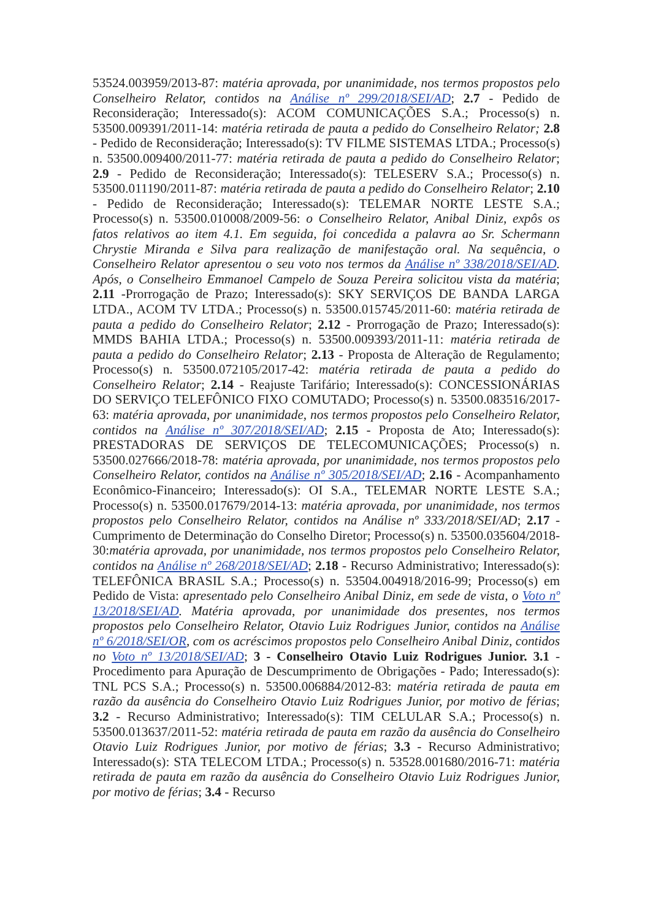53524.003959/2013-87: matéria aprovada, por unanimidade, nos termos propostos pelo Conselheiro Relator, contidos na Análise nº 299/2018/SEI/AD; 2.7 - Pedido de Reconsideração; Interessado(s): ACOM COMUNICAÇÕES S.A.; Processo(s) n. 53500.009391/2011-14: matéria retirada de pauta a pedido do Conselheiro Relator; 2.8 - Pedido de Reconsideração; Interessado(s): TV FILME SISTEMAS LTDA.; Processo(s) n. 53500.009400/2011-77: matéria retirada de pauta a pedido do Conselheiro Relator; 2.9 - Pedido de Reconsideração; Interessado(s): TELESERV S.A.; Processo(s) n. 53500.011190/2011-87: matéria retirada de pauta a pedido do Conselheiro Relator; 2.10 - Pedido de Reconsideração; Interessado(s): TELEMAR NORTE LESTE S.A.; Processo(s) n. 53500.010008/2009-56: o Conselheiro Relator, Anibal Diniz, expôs os fatos relativos ao item 4.1. Em seguida, foi concedida a palavra ao Sr. Schermann Chrystie Miranda e Silva para realização de manifestação oral. Na sequência, o Conselheiro Relator apresentou o seu voto nos termos da Análise nº 338/2018/SEI/AD. Após, o Conselheiro Emmanoel Campelo de Souza Pereira solicitou vista da matéria; 2.11 -Prorrogação de Prazo; Interessado(s): SKY SERVIÇOS DE BANDA LARGA LTDA., ACOM TV LTDA.; Processo(s) n. 53500.015745/2011-60: matéria retirada de pauta a pedido do Conselheiro Relator; 2.12 - Prorrogação de Prazo; Interessado(s): MMDS BAHIA LTDA.; Processo(s) n. 53500.009393/2011-11: matéria retirada de pauta a pedido do Conselheiro Relator; 2.13 - Proposta de Alteração de Regulamento; Processo(s) n. 53500.072105/2017-42: matéria retirada de pauta a pedido do Conselheiro Relator; 2.14 - Reajuste Tarifário; Interessado(s): CONCESSIONÁRIAS DO SERVIÇO TELEFÔNICO FIXO COMUTADO; Processo(s) n. 53500.083516/2017-63: matéria aprovada, por unanimidade, nos termos propostos pelo Conselheiro Relator, contidos na Análise nº 307/2018/SEI/AD; 2.15 - Proposta de Ato; Interessado(s): PRESTADORAS DE SERVIÇOS DE TELECOMUNICAÇÕES; Processo(s) n. 53500.027666/2018-78: matéria aprovada, por unanimidade, nos termos propostos pelo Conselheiro Relator, contidos na Análise nº 305/2018/SEI/AD; 2.16 - Acompanhamento Econômico-Financeiro; Interessado(s): OI S.A., TELEMAR NORTE LESTE S.A.; Processo(s) n. 53500.017679/2014-13: matéria aprovada, por unanimidade, nos termos propostos pelo Conselheiro Relator, contidos na Análise nº 333/2018/SEI/AD; 2.17 - Cumprimento de Determinação do Conselho Diretor; Processo(s) n. 53500.035604/2018-30:matéria aprovada, por unanimidade, nos termos propostos pelo Conselheiro Relator, contidos na Análise nº 268/2018/SEI/AD; 2.18 - Recurso Administrativo; Interessado(s): TELEFÔNICA BRASIL S.A.; Processo(s) n. 53504.004918/2016-99; Processo(s) em Pedido de Vista: apresentado pelo Conselheiro Anibal Diniz, em sede de vista, o Voto nº 13/2018/SEI/AD. Matéria aprovada, por unanimidade dos presentes, nos termos propostos pelo Conselheiro Relator, Otavio Luiz Rodrigues Junior, contidos na Análise nº 6/2018/SEI/OR, com os acréscimos propostos pelo Conselheiro Anibal Diniz, contidos no Voto nº 13/2018/SEI/AD; 3 - Conselheiro Otavio Luiz Rodrigues Junior. 3.1 - Procedimento para Apuração de Descumprimento de Obrigações - Pado; Interessado(s): TNL PCS S.A.; Processo(s) n. 53500.006884/2012-83: matéria retirada de pauta em razão da ausência do Conselheiro Otavio Luiz Rodrigues Junior, por motivo de férias; 3.2 - Recurso Administrativo; Interessado(s): TIM CELULAR S.A.; Processo(s) n. 53500.013637/2011-52: matéria retirada de pauta em razão da ausência do Conselheiro Otavio Luiz Rodrigues Junior, por motivo de férias; 3.3 - Recurso Administrativo; Interessado(s): STA TELECOM LTDA.; Processo(s) n. 53528.001680/2016-71: matéria retirada de pauta em razão da ausência do Conselheiro Otavio Luiz Rodrigues Junior, por motivo de férias; 3.4 - Recurso